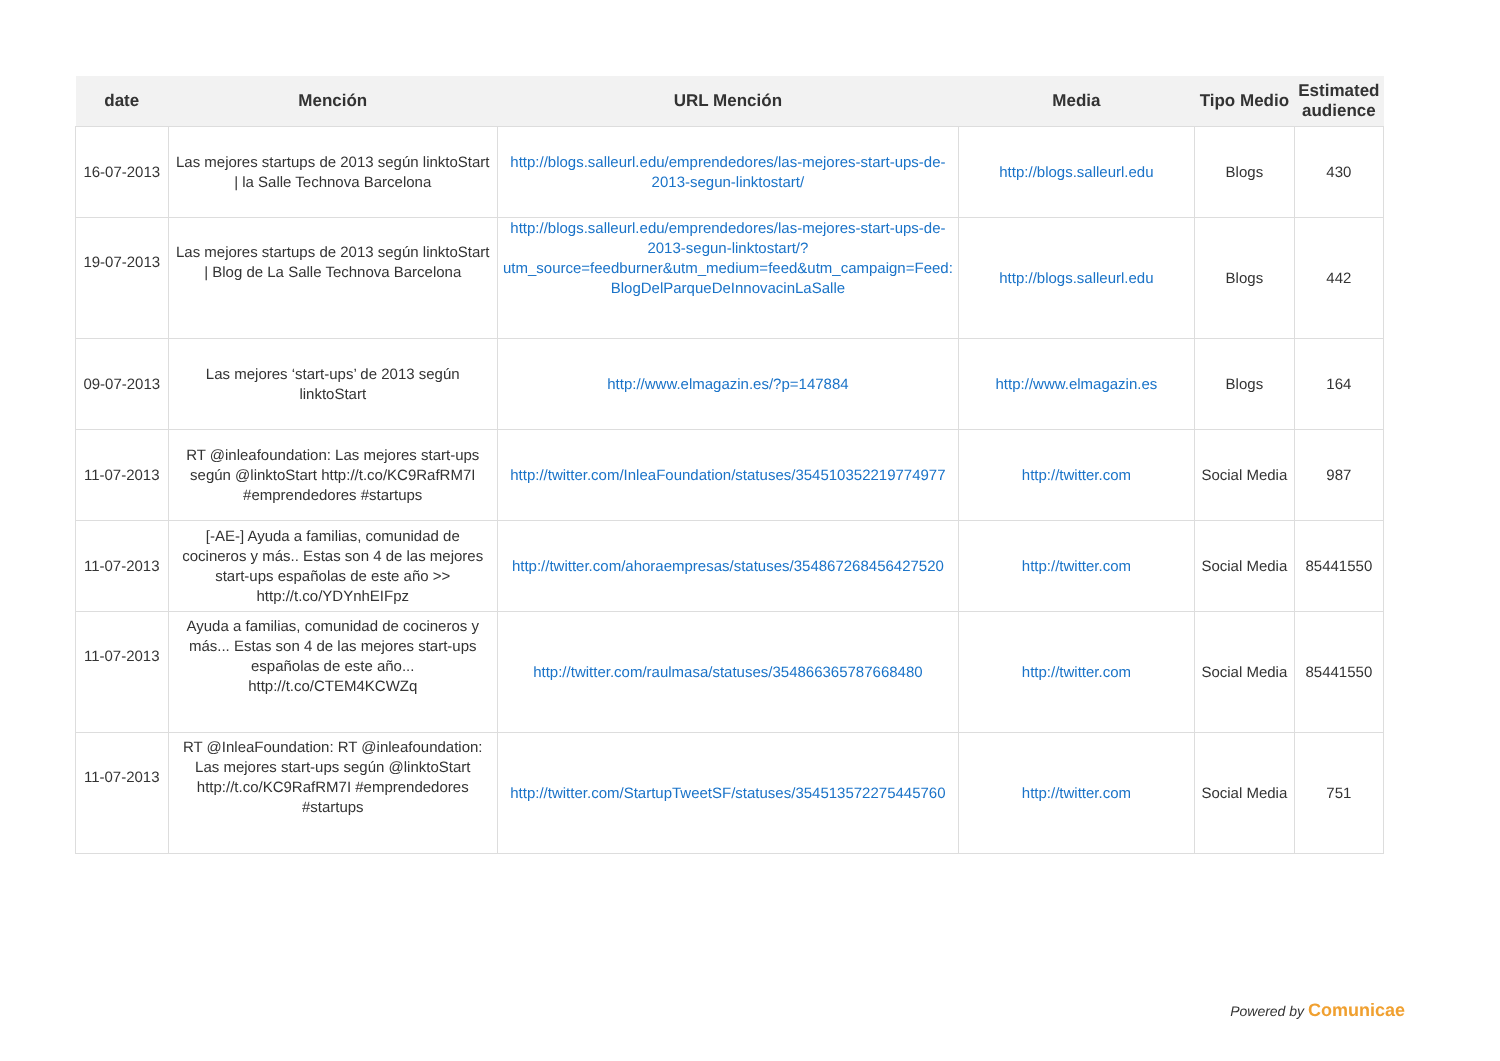| date | Mención | URL Mención | Media | Tipo Medio | Estimated audience |
| --- | --- | --- | --- | --- | --- |
| 16-07-2013 | Las mejores startups de 2013 según linktoStart / la Salle Technova Barcelona | http://blogs.salleurl.edu/emprendedores/las-mejores-start-ups-de-2013-segun-linktostart/ | http://blogs.salleurl.edu | Blogs | 430 |
| 19-07-2013 | Las mejores startups de 2013 según linktoStart / Blog de La Salle Technova Barcelona | http://blogs.salleurl.edu/emprendedores/las-mejores-start-ups-de-2013-segun-linktostart/?utm_source=feedburner&utm_medium=feed&utm_campaign=Feed: BlogDelParqueDeInnovacinLaSalle | http://blogs.salleurl.edu | Blogs | 442 |
| 09-07-2013 | Las mejores ‘start-ups’ de 2013 según linktoStart | http://www.elmagazin.es/?p=147884 | http://www.elmagazin.es | Blogs | 164 |
| 11-07-2013 | RT @inleafoundation: Las mejores start-ups según @linktoStart http://t.co/KC9RafRM7I #emprendedores #startups | http://twitter.com/InleaFoundation/statuses/354510352219774977 | http://twitter.com | Social Media | 987 |
| 11-07-2013 | [-AE-] Ayuda a familias, comunidad de cocineros y más.. Estas son 4 de las mejores start-ups españolas de este año >> http://t.co/YDYnhEIFpz | http://twitter.com/ahoraempresas/statuses/354867268456427520 | http://twitter.com | Social Media | 85441550 |
| 11-07-2013 | Ayuda a familias, comunidad de cocineros y más... Estas son 4 de las mejores start-ups españolas de este año... http://t.co/CTEM4KCWZq | http://twitter.com/raulmasa/statuses/354866365787668480 | http://twitter.com | Social Media | 85441550 |
| 11-07-2013 | RT @InleaFoundation: RT @inleafoundation: Las mejores start-ups según @linktoStart http://t.co/KC9RafRM7I #emprendedores #startups | http://twitter.com/StartupTweetSF/statuses/354513572275445760 | http://twitter.com | Social Media | 751 |
Powered by Comunicae